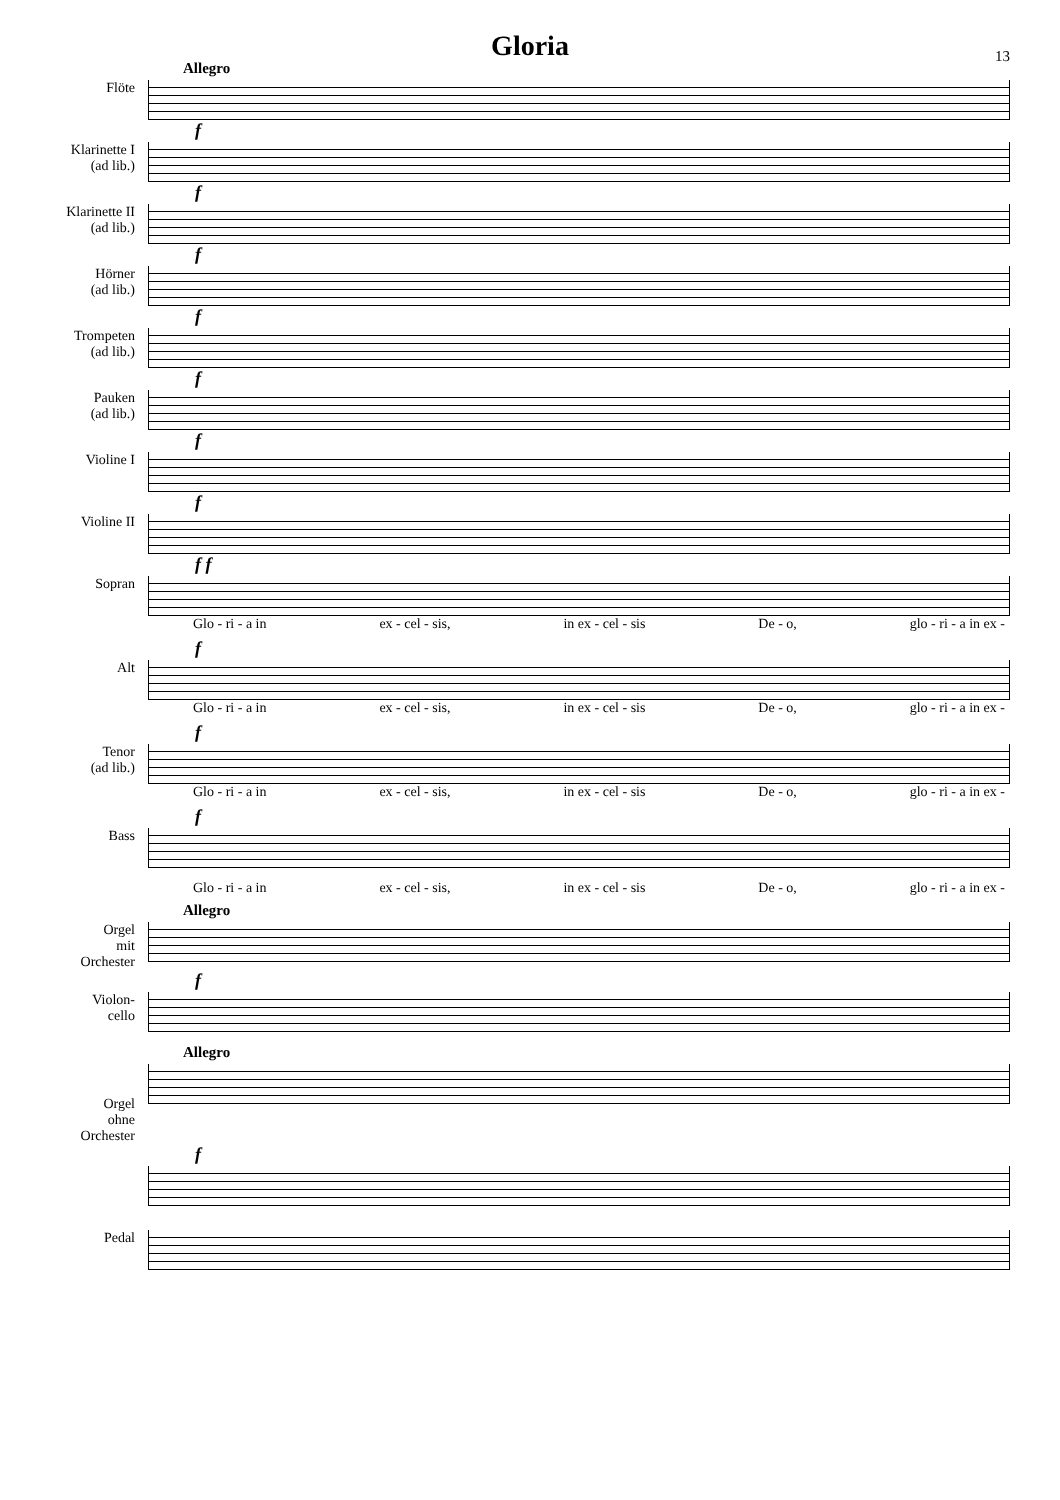Gloria
13
Allegro
Flöte
f
Klarinette I
(ad lib.)
f
Klarinette II
(ad lib.)
f
Hörner
(ad lib.)
f
Trompeten
(ad lib.)
f
Pauken
(ad lib.)
f
Violine I
f
Violine II
f f
Sopran
Glo - ri - a in ex - cel - sis, in ex - cel - sis De - o, glo - ri - a in ex -
f
Alt
Glo - ri - a in ex - cel - sis, in ex - cel - sis De - o, glo - ri - a in ex -
f
Tenor
(ad lib.)
Glo - ri - a in ex - cel - sis, in ex - cel - sis De - o, glo - ri - a in ex -
f
Bass
Glo - ri - a in ex - cel - sis, in ex - cel - sis De - o, glo - ri - a in ex -
Allegro
Orgel
mit
Orchester
f
Violon-
cello
Allegro
Orgel
ohne
Orchester
f
Pedal